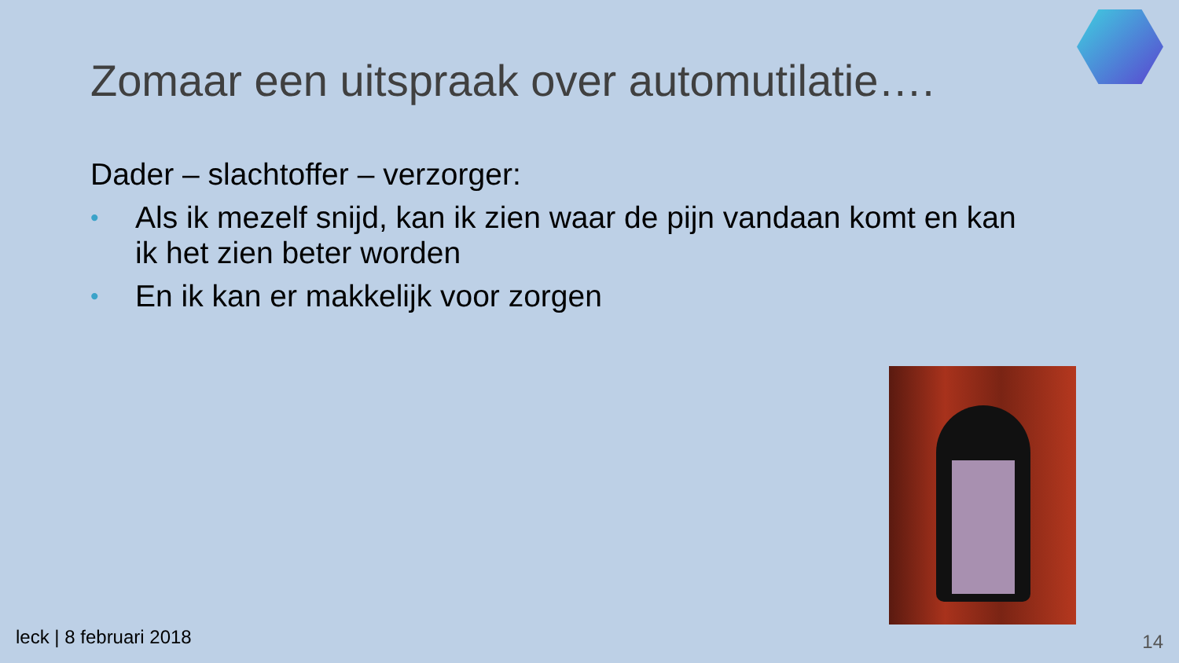Zomaar een uitspraak over automutilatie….
Dader – slachtoffer – verzorger:
• Als ik mezelf snijd, kan ik zien waar de pijn vandaan komt en kan ik het zien beter worden
• En ik kan er makkelijk voor zorgen
leck | 8 februari 2018 14